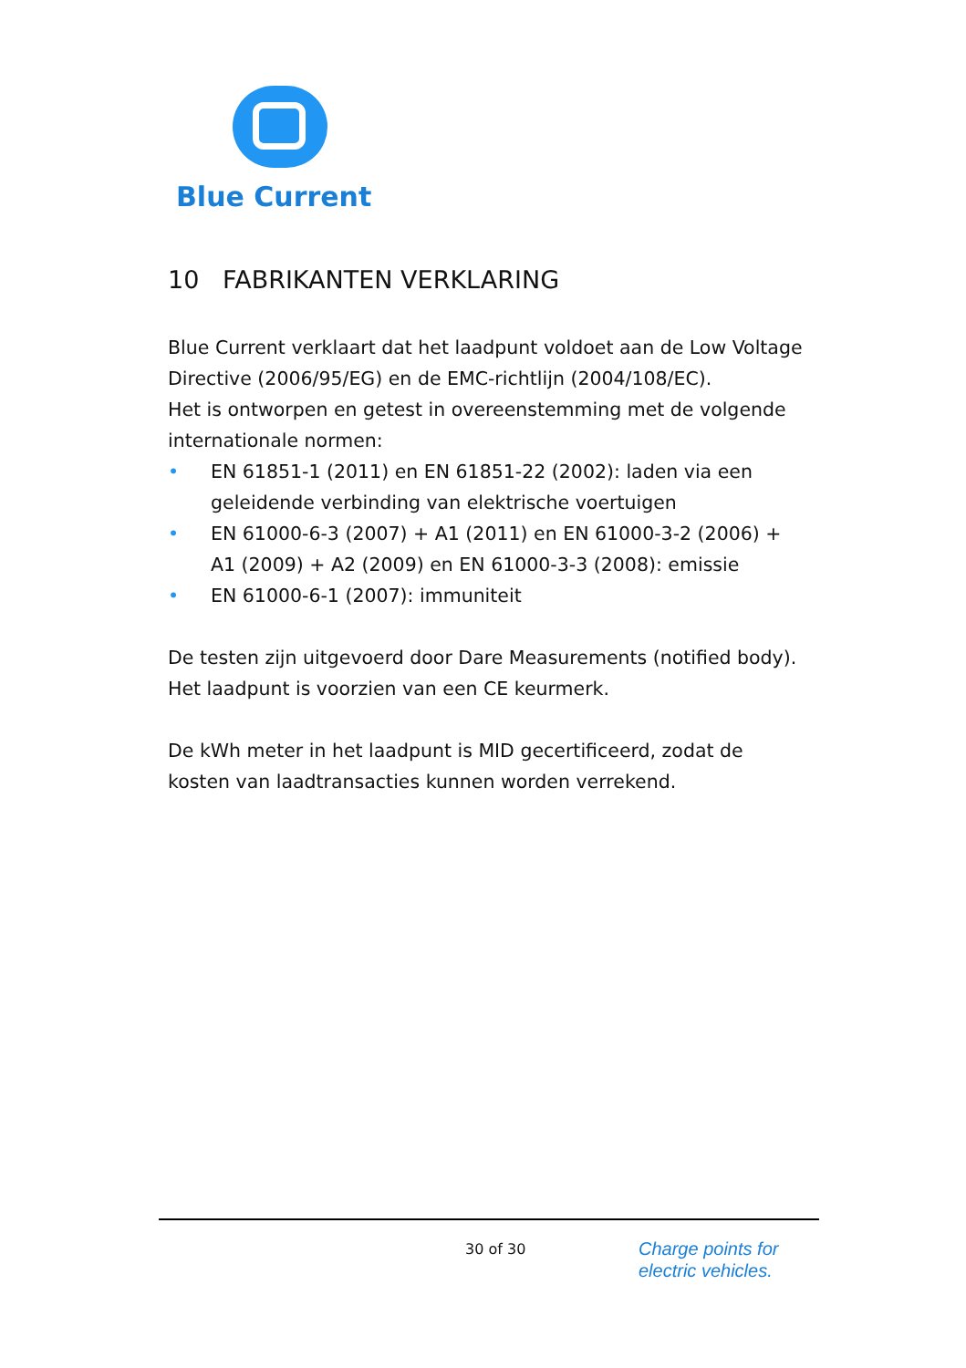Blue Current
10 FABRIKANTEN VERKLARING
Blue Current verklaart dat het laadpunt voldoet aan de Low Voltage Directive (2006/95/EG) en de EMC-richtlijn (2004/108/EC).
Het is ontworpen en getest in overeenstemming met de volgende internationale normen:
• EN 61851-1 (2011) en EN 61851-22 (2002): laden via een geleidende verbinding van elektrische voertuigen
• EN 61000-6-3 (2007) + A1 (2011) en EN 61000-3-2 (2006) + A1 (2009) + A2 (2009) en EN 61000-3-3 (2008): emissie
• EN 61000-6-1 (2007): immuniteit
De testen zijn uitgevoerd door Dare Measurements (notified body). Het laadpunt is voorzien van een CE keurmerk.
De kWh meter in het laadpunt is MID gecertificeerd, zodat de kosten van laadtransacties kunnen worden verrekend.
30 of 30
Charge points for
electric vehicles.